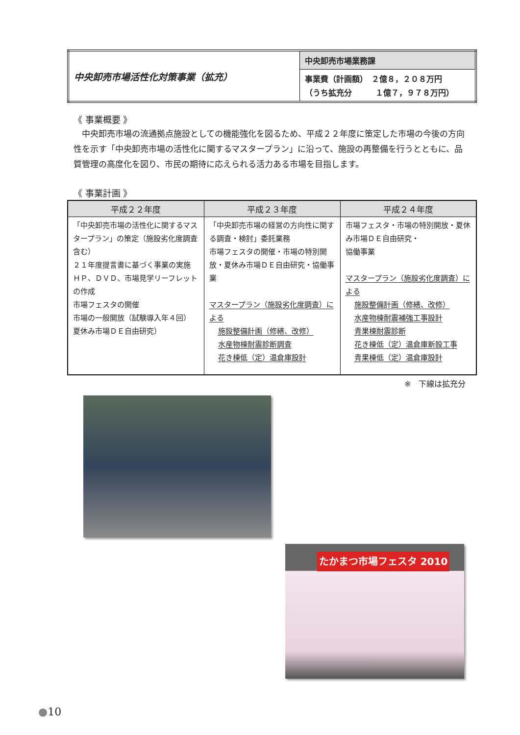| 中央卸売市場活性化対策事業（拡充） | 中央卸売市場業務課 |
| | 事業費（計画額） ２億８，２０８万円 （うち拡充分 １億７，９７８万円） |
《 事業概要 》
　中央卸売市場の流通拠点施設としての機能強化を図るため、平成２２年度に策定した市場の今後の方向性を示す「中央卸売市場の活性化に関するマスタープラン」に沿って、施設の再整備を行うとともに、品質管理の高度化を図り、市民の期待に応えられる活力ある市場を目指します。
《 事業計画 》
| 平成２２年度 | 平成２３年度 | 平成２４年度 |
| --- | --- | --- |
| 「中央卸売市場の活性化に関するマスタープラン」の策定（施設劣化度調査含む） ２１年度提言書に基づく事業の実施 ＨＰ、ＤＶＤ、市場見学リーフレットの作成 市場フェスタの開催 市場の一般開放（試験導入年４回） 夏休み市場ＤＥ自由研究） | 「中央卸売市場の経営の方向性に関する調査・検討」委託業務 市場フェスタの開催・市場の特別開放・夏休み市場ＤＥ自由研究・協働事業 マスタープラン（施設劣化度調査）による 施設整備計画（修繕、改修） 水産物棟耐震診断調査 花き棟低（定）温倉庫設計 | 市場フェスタ・市場の特別開放・夏休み市場ＤＥ自由研究・ 協働事業 マスタープラン（施設劣化度調査）による 施設整備計画（修繕、改修） 水産物棟耐震補強工事設計 青果棟耐震診断 花き棟低（定）温倉庫新設工事 青果棟低（定）温倉庫設計 |
※　下線は拡充分
たかまつ市場フェスタ 2010
●10